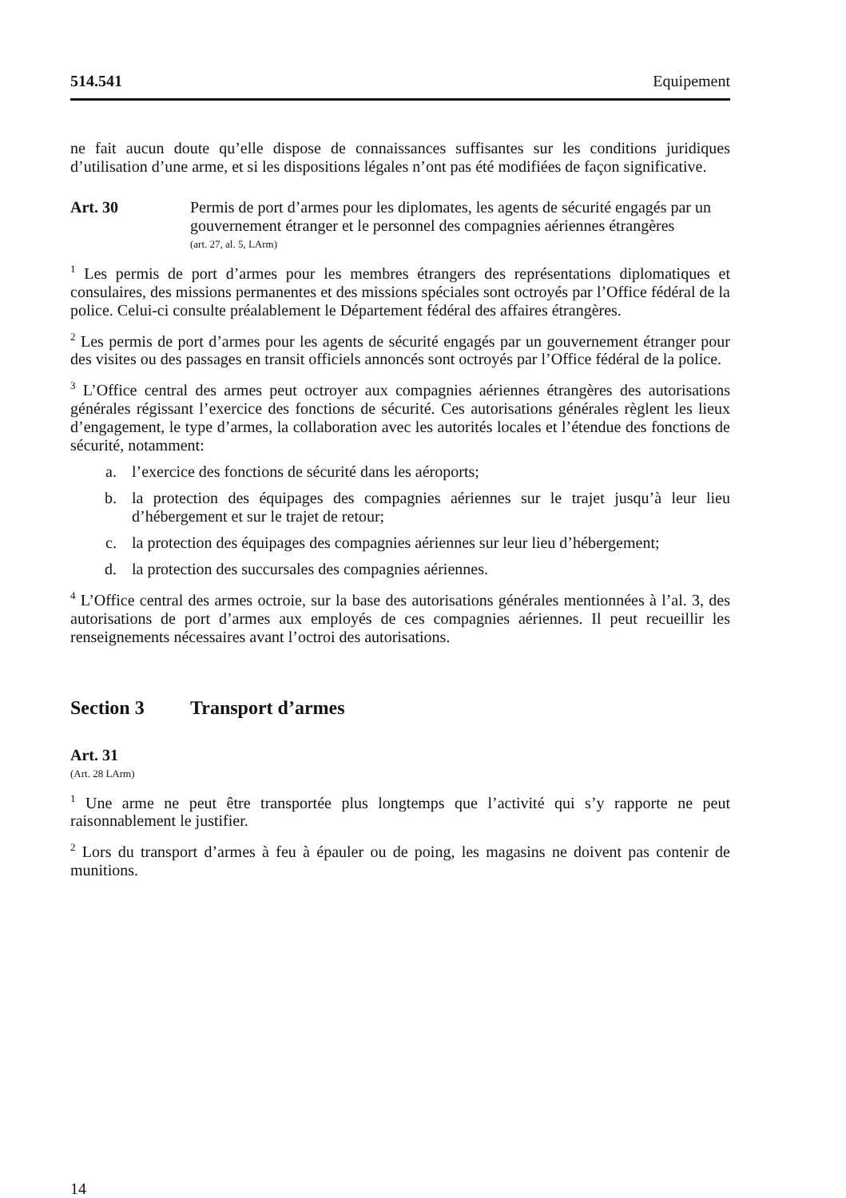514.541 Equipement
ne fait aucun doute qu’elle dispose de connaissances suffisantes sur les conditions juridiques d’utilisation d’une arme, et si les dispositions légales n’ont pas été modifiées de façon significative.
Art. 30 Permis de port d’armes pour les diplomates, les agents de sécurité engagés par un gouvernement étranger et le personnel des compagnies aériennes étrangères
(art. 27, al. 5, LArm)
<sup>1</sup> Les permis de port d’armes pour les membres étrangers des représentations diplomatiques et consulaires, des missions permanentes et des missions spéciales sont octroyés par l’Office fédéral de la police. Celui-ci consulte préalablement le Département fédéral des affaires étrangères.
<sup>2</sup> Les permis de port d’armes pour les agents de sécurité engagés par un gouvernement étranger pour des visites ou des passages en transit officiels annoncés sont octroyés par l’Office fédéral de la police.
<sup>3</sup> L’Office central des armes peut octroyer aux compagnies aériennes étrangères des autorisations générales régissant l’exercice des fonctions de sécurité. Ces autorisations générales règlent les lieux d’engagement, le type d’armes, la collaboration avec les autorités locales et l’étendue des fonctions de sécurité, notamment:
a. l’exercice des fonctions de sécurité dans les aéroports;
b. la protection des équipages des compagnies aériennes sur le trajet jusqu’à leur lieu d’hébergement et sur le trajet de retour;
c. la protection des équipages des compagnies aériennes sur leur lieu d’hébergement;
d. la protection des succursales des compagnies aériennes.
<sup>4</sup> L’Office central des armes octroie, sur la base des autorisations générales mentionnées à l’al. 3, des autorisations de port d’armes aux employés de ces compagnies aériennes. Il peut recueillir les renseignements nécessaires avant l’octroi des autorisations.
Section 3 Transport d’armes
Art. 31
(Art. 28 LArm)
<sup>1</sup> Une arme ne peut être transportée plus longtemps que l’activité qui s’y rapporte ne peut raisonnablement le justifier.
<sup>2</sup> Lors du transport d’armes à feu à épauler ou de poing, les magasins ne doivent pas contenir de munitions.
14